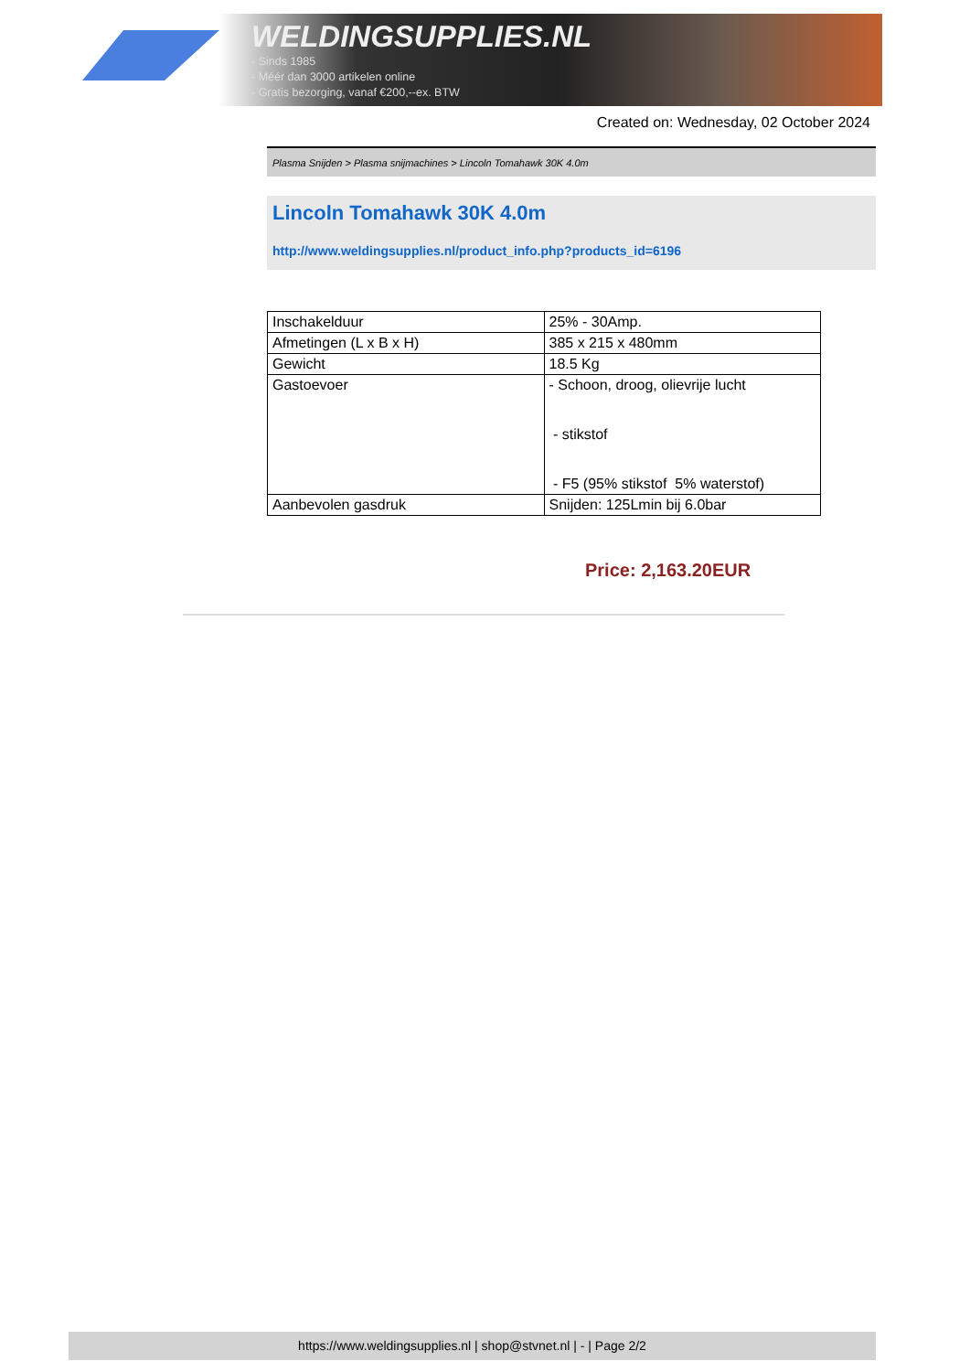WELDINGSUPPLIES.NL
- Sinds 1985
- Méér dan 3000 artikelen online
- Gratis bezorging, vanaf €200,--ex. BTW
Created on: Wednesday, 02 October 2024
Plasma Snijden > Plasma snijmachines > Lincoln Tomahawk 30K 4.0m
Lincoln Tomahawk 30K 4.0m
http://www.weldingsupplies.nl/product_info.php?products_id=6196
| Inschakelduur | 25% - 30Amp. |
| Afmetingen (L x B x H) | 385 x 215 x 480mm |
| Gewicht | 18.5 Kg |
| Gastoevoer | - Schoon, droog, olievrije lucht - stikstof - F5 (95% stikstof 5% waterstof) |
| Aanbevolen gasdruk | Snijden: 125Lmin bij 6.0bar |
Price: 2,163.20EUR
https://www.weldingsupplies.nl | shop@stvnet.nl | - | Page 2/2